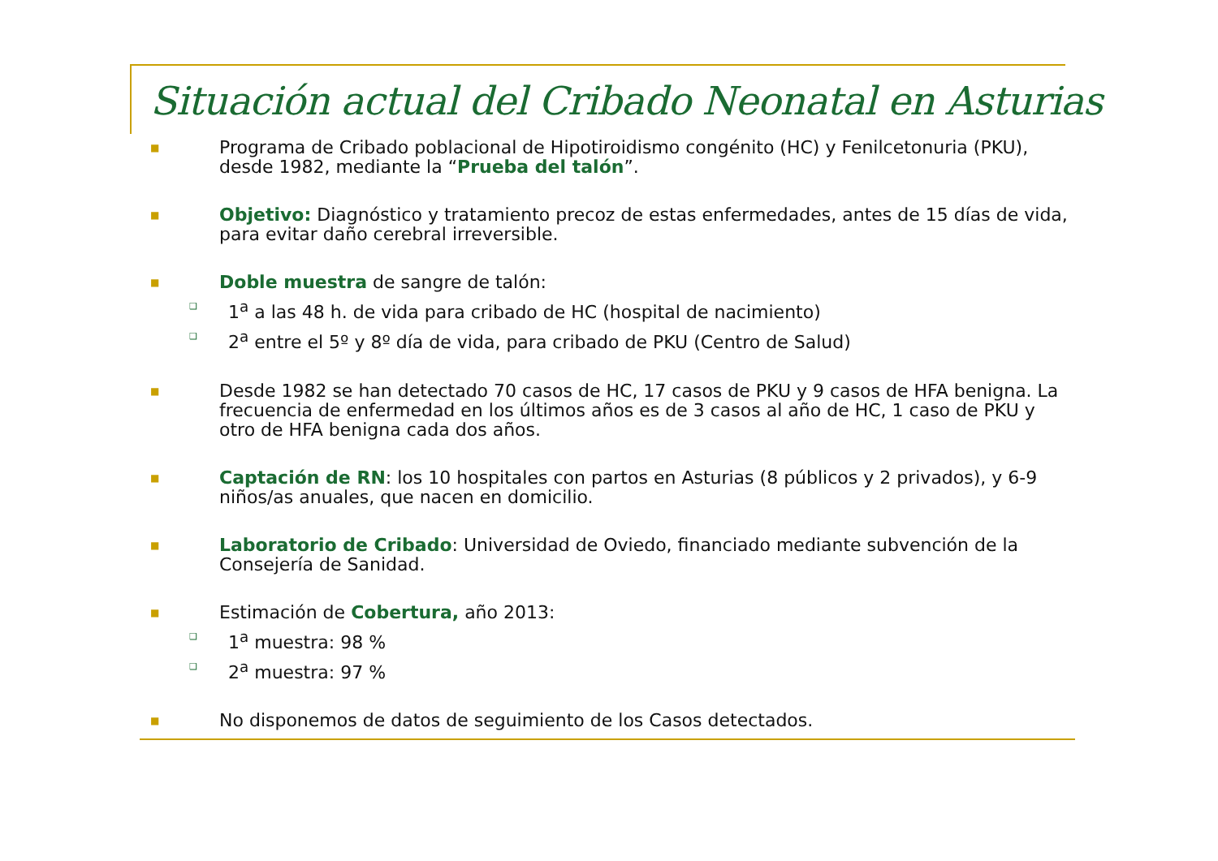Situación actual del Cribado Neonatal en Asturias
■ Programa de Cribado poblacional de Hipotiroidismo congénito (HC) y Fenilcetonuria (PKU), desde 1982, mediante la “Prueba del talón”.
■ Objetivo: Diagnóstico y tratamiento precoz de estas enfermedades, antes de 15 días de vida, para evitar daño cerebral irreversible.
■ Doble muestra de sangre de talón:
❑ 1<sup>a</sup> a las 48 h. de vida para cribado de HC (hospital de nacimiento)
❑ 2<sup>a</sup> entre el 5º y 8º día de vida, para cribado de PKU (Centro de Salud)
■ Desde 1982 se han detectado 70 casos de HC, 17 casos de PKU y 9 casos de HFA benigna. La frecuencia de enfermedad en los últimos años es de 3 casos al año de HC, 1 caso de PKU y otro de HFA benigna cada dos años.
■ Captación de RN: los 10 hospitales con partos en Asturias (8 públicos y 2 privados), y 6-9 niños/as anuales, que nacen en domicilio.
■ Laboratorio de Cribado: Universidad de Oviedo, financiado mediante subvención de la Consejería de Sanidad.
■ Estimación de Cobertura, año 2013:
❑ 1<sup>a</sup> muestra: 98 %
❑ 2<sup>a</sup> muestra: 97 %
■ No disponemos de datos de seguimiento de los Casos detectados.